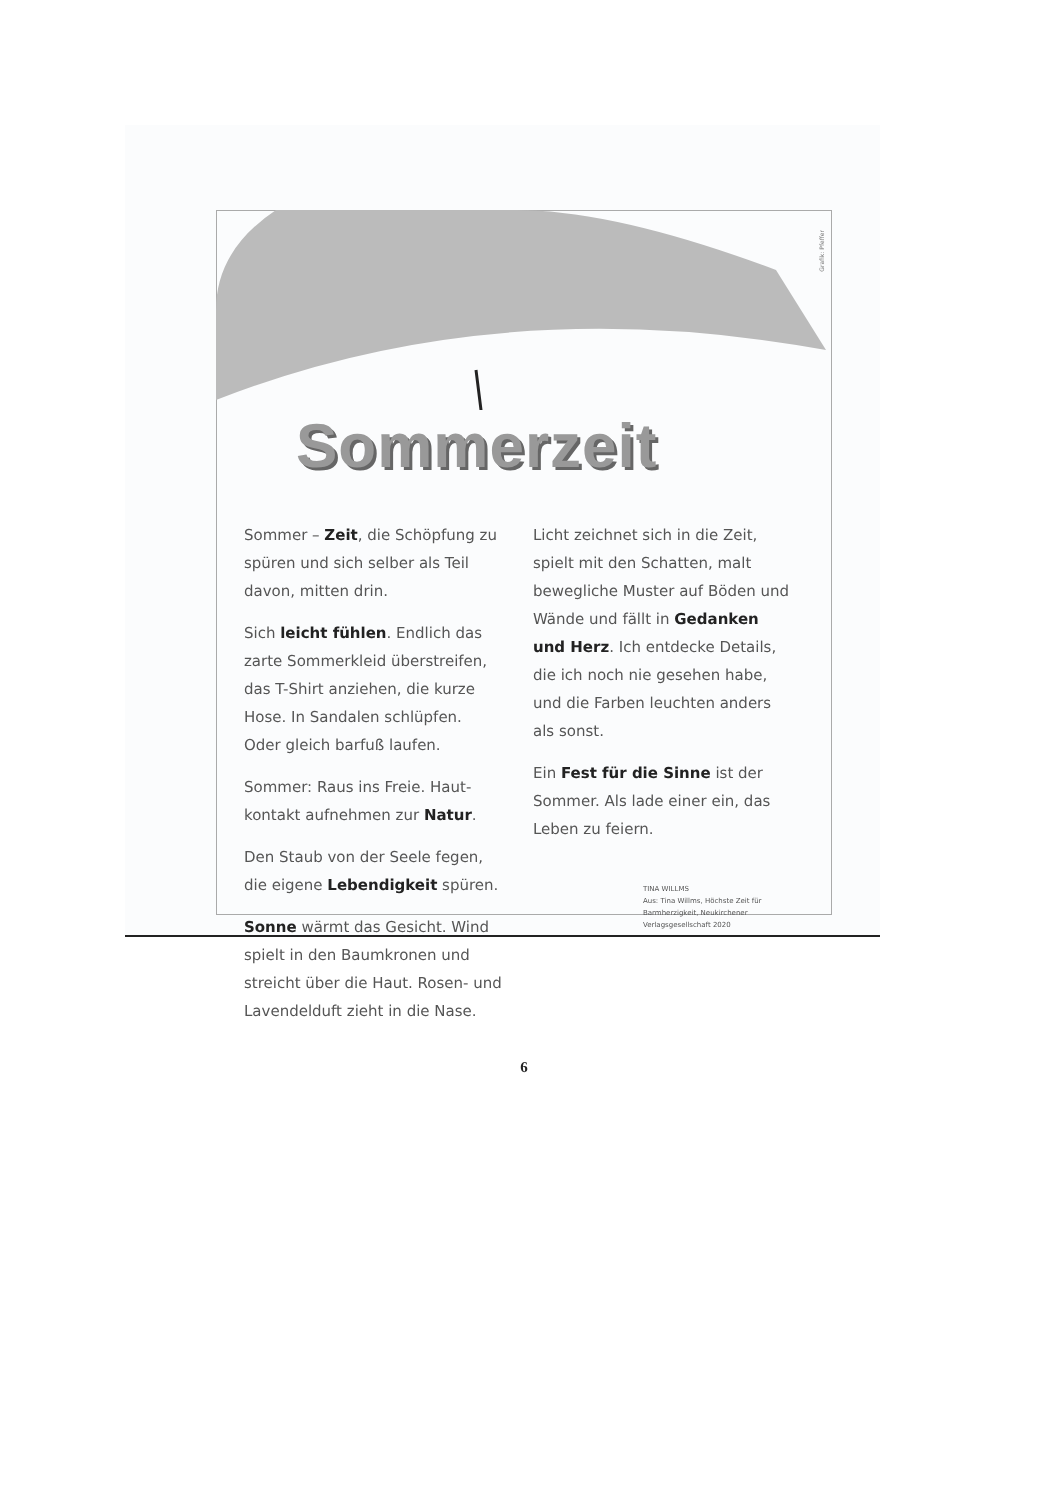Grafik: Pfeffer
Sommerzeit
Sommer – Zeit, die Schöpfung zu spüren und sich selber als Teil davon, mitten drin.
Sich leicht fühlen. Endlich das zarte Sommerkleid überstreifen, das T-Shirt anziehen, die kurze Hose. In Sandalen schlüpfen. Oder gleich barfuß laufen.
Sommer: Raus ins Freie. Haut-kontakt aufnehmen zur Natur.
Den Staub von der Seele fegen, die eigene Lebendigkeit spüren.
Sonne wärmt das Gesicht. Wind spielt in den Baumkronen und streicht über die Haut. Rosen- und Lavendelduft zieht in die Nase.
Licht zeichnet sich in die Zeit, spielt mit den Schatten, malt bewegliche Muster auf Böden und Wände und fällt in Gedanken und Herz. Ich entdecke Details, die ich noch nie gesehen habe, und die Farben leuchten anders als sonst.
Ein Fest für die Sinne ist der Sommer. Als lade einer ein, das Leben zu feiern.
TINA WILLMS
Aus: Tina Willms, Höchste Zeit für Barmherzigkeit, Neukirchener Verlagsgesellschaft 2020
6